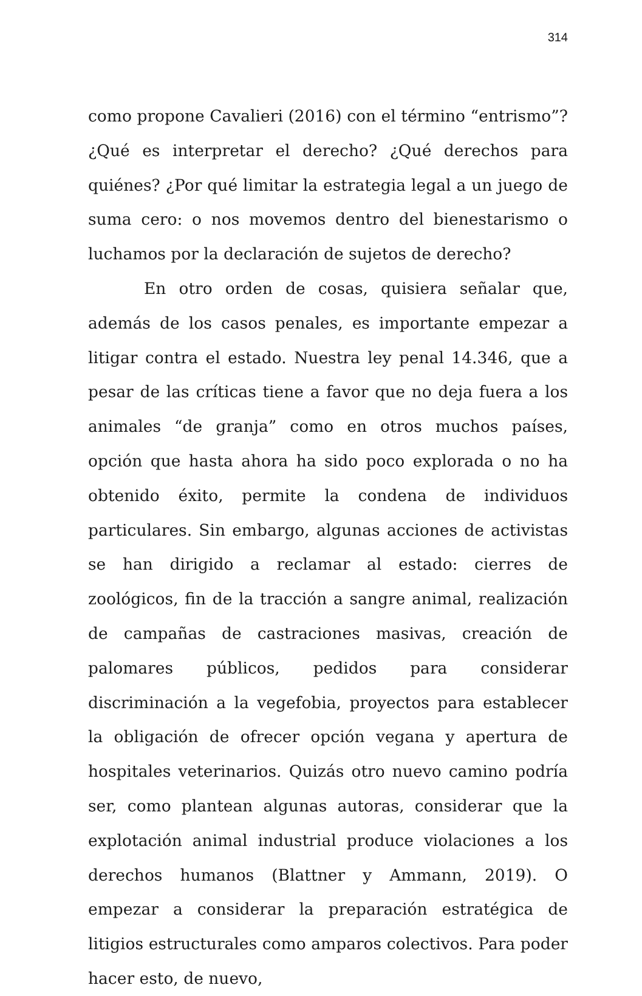314
como propone Cavalieri (2016) con el término “entrismo”? ¿Qué es interpretar el derecho? ¿Qué derechos para quiénes? ¿Por qué limitar la estrategia legal a un juego de suma cero: o nos movemos dentro del bienestarismo o luchamos por la declaración de sujetos de derecho?
En otro orden de cosas, quisiera señalar que, además de los casos penales, es importante empezar a litigar contra el estado. Nuestra ley penal 14.346, que a pesar de las críticas tiene a favor que no deja fuera a los animales “de granja” como en otros muchos países, opción que hasta ahora ha sido poco explorada o no ha obtenido éxito, permite la condena de individuos particulares. Sin embargo, algunas acciones de activistas se han dirigido a reclamar al estado: cierres de zoológicos, fin de la tracción a sangre animal, realización de campañas de castraciones masivas, creación de palomares públicos, pedidos para considerar discriminación a la vegefobia, proyectos para establecer la obligación de ofrecer opción vegana y apertura de hospitales veterinarios. Quizás otro nuevo camino podría ser, como plantean algunas autoras, considerar que la explotación animal industrial produce violaciones a los derechos humanos (Blattner y Ammann, 2019). O empezar a considerar la preparación estratégica de litigios estructurales como amparos colectivos. Para poder hacer esto, de nuevo,